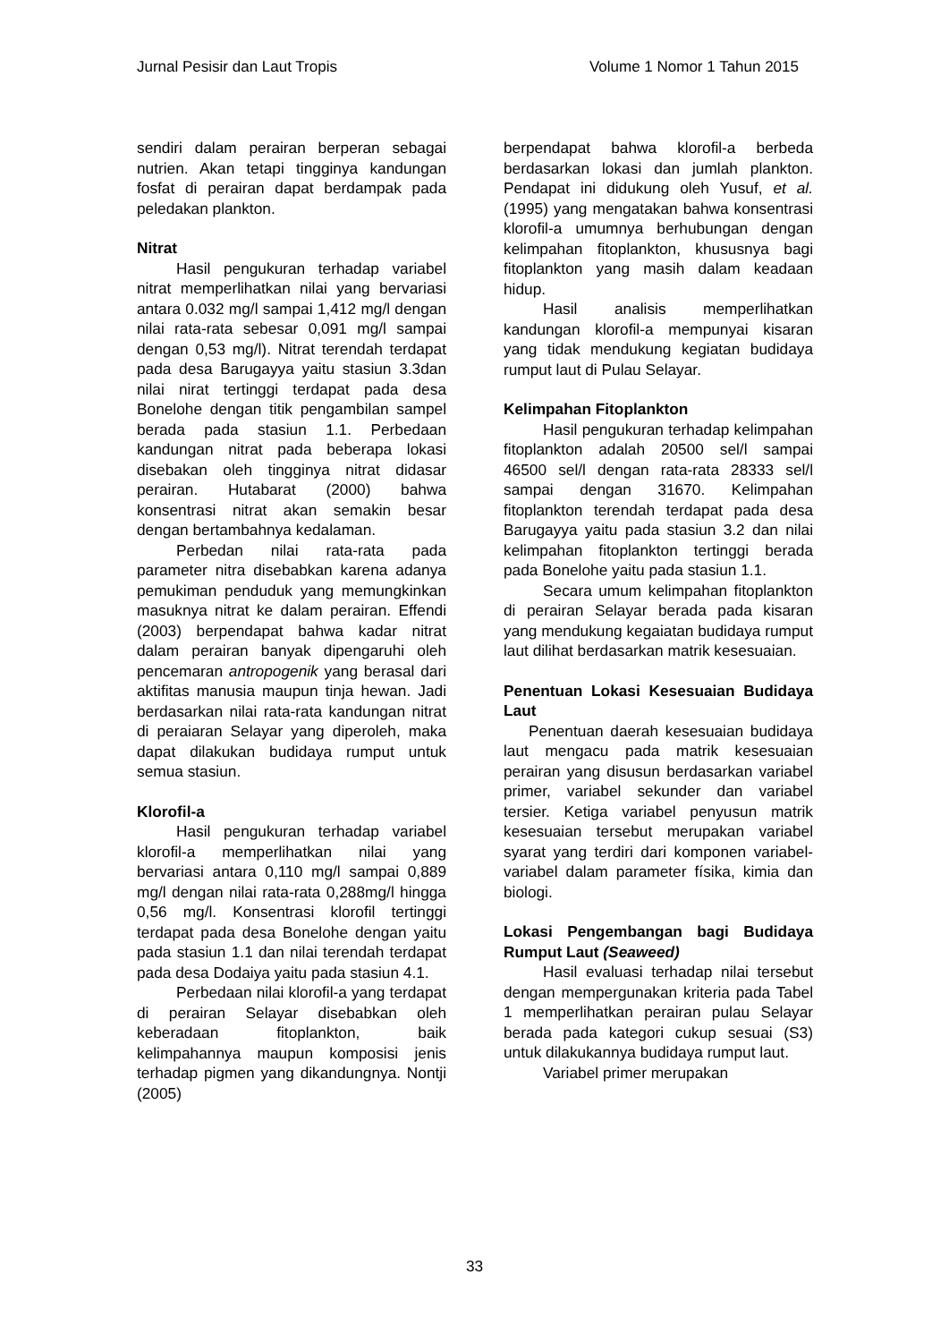Jurnal Pesisir dan Laut Tropis Volume 1 Nomor 1 Tahun 2015
sendiri dalam perairan berperan sebagai nutrien. Akan tetapi tingginya kandungan fosfat di perairan dapat berdampak pada peledakan plankton.
Nitrat
Hasil pengukuran terhadap variabel nitrat memperlihatkan nilai yang bervariasi antara 0.032 mg/l sampai 1,412 mg/l dengan nilai rata-rata sebesar 0,091 mg/l sampai dengan 0,53 mg/l). Nitrat terendah terdapat pada desa Barugayya yaitu stasiun 3.3dan nilai nirat tertinggi terdapat pada desa Bonelohe dengan titik pengambilan sampel berada pada stasiun 1.1. Perbedaan kandungan nitrat pada beberapa lokasi disebakan oleh tingginya nitrat didasar perairan. Hutabarat (2000) bahwa konsentrasi nitrat akan semakin besar dengan bertambahnya kedalaman.
Perbedan nilai rata-rata pada parameter nitra disebabkan karena adanya pemukiman penduduk yang memungkinkan masuknya nitrat ke dalam perairan. Effendi (2003) berpendapat bahwa kadar nitrat dalam perairan banyak dipengaruhi oleh pencemaran antropogenik yang berasal dari aktifitas manusia maupun tinja hewan. Jadi berdasarkan nilai rata-rata kandungan nitrat di peraiaran Selayar yang diperoleh, maka dapat dilakukan budidaya rumput untuk semua stasiun.
Klorofil-a
Hasil pengukuran terhadap variabel klorofil-a memperlihatkan nilai yang bervariasi antara 0,110 mg/l sampai 0,889 mg/l dengan nilai rata-rata 0,288mg/l hingga 0,56 mg/l. Konsentrasi klorofil tertinggi terdapat pada desa Bonelohe dengan yaitu pada stasiun 1.1 dan nilai terendah terdapat pada desa Dodaiya yaitu pada stasiun 4.1.
Perbedaan nilai klorofil-a yang terdapat di perairan Selayar disebabkan oleh keberadaan fitoplankton, baik kelimpahannya maupun komposisi jenis terhadap pigmen yang dikandungnya. Nontji (2005)
berpendapat bahwa klorofil-a berbeda berdasarkan lokasi dan jumlah plankton. Pendapat ini didukung oleh Yusuf, et al. (1995) yang mengatakan bahwa konsentrasi klorofil-a umumnya berhubungan dengan kelimpahan fitoplankton, khususnya bagi fitoplankton yang masih dalam keadaan hidup.
Hasil analisis memperlihatkan kandungan klorofil-a mempunyai kisaran yang tidak mendukung kegiatan budidaya rumput laut di Pulau Selayar.
Kelimpahan Fitoplankton
Hasil pengukuran terhadap kelimpahan fitoplankton adalah 20500 sel/l sampai 46500 sel/l dengan rata-rata 28333 sel/l sampai dengan 31670. Kelimpahan fitoplankton terendah terdapat pada desa Barugayya yaitu pada stasiun 3.2 dan nilai kelimpahan fitoplankton tertinggi berada pada Bonelohe yaitu pada stasiun 1.1.
Secara umum kelimpahan fitoplankton di perairan Selayar berada pada kisaran yang mendukung kegaiatan budidaya rumput laut dilihat berdasarkan matrik kesesuaian.
Penentuan Lokasi Kesesuaian Budidaya Laut
Penentuan daerah kesesuaian budidaya laut mengacu pada matrik kesesuaian perairan yang disusun berdasarkan variabel primer, variabel sekunder dan variabel tersier. Ketiga variabel penyusun matrik kesesuaian tersebut merupakan variabel syarat yang terdiri dari komponen variabel-variabel dalam parameter físika, kimia dan biologi.
Lokasi Pengembangan bagi Budidaya Rumput Laut (Seaweed)
Hasil evaluasi terhadap nilai tersebut dengan mempergunakan kriteria pada Tabel 1 memperlihatkan perairan pulau Selayar berada pada kategori cukup sesuai (S3) untuk dilakukannya budidaya rumput laut.
Variabel primer merupakan
33